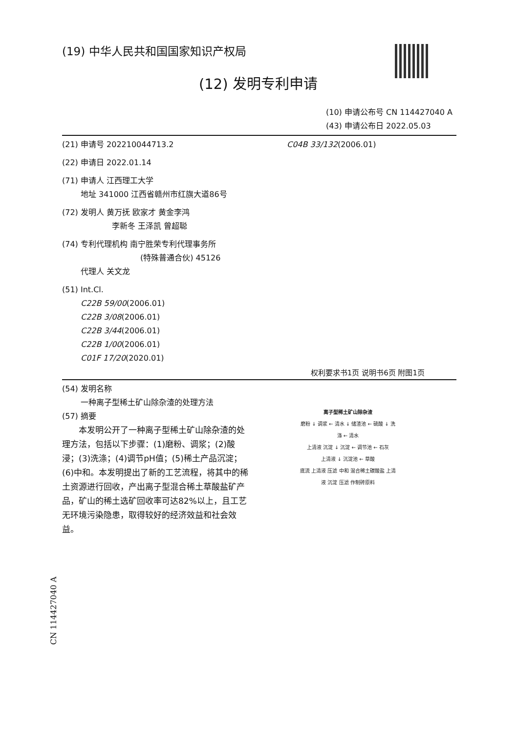(19) 中华人民共和国国家知识产权局
(12) 发明专利申请
(10) 申请公布号 CN 114427040 A
(43) 申请公布日 2022.05.03
(21) 申请号 202210044713.2
(22) 申请日 2022.01.14
(71) 申请人 江西理工大学
地址 341000 江西省赣州市红旗大道86号
(72) 发明人 黄万抚 欧家才 黄金李鸿
李新冬 王泽凯 曾超聪
(74) 专利代理机构 南宁胜荣专利代理事务所
(特殊普通合伙) 45126
代理人 关文龙
(51) Int.Cl.
C22B 59/00(2006.01)
C22B 3/08(2006.01)
C22B 3/44(2006.01)
C22B 1/00(2006.01)
C01F 17/20(2020.01)
C04B 33/132(2006.01)
权利要求书1页 说明书6页 附图1页
(54) 发明名称
一种离子型稀土矿山除杂渣的处理方法
(57) 摘要
　　本发明公开了一种离子型稀土矿山除杂渣的处理方法，包括以下步骤：(1)磨粉、调浆；(2)酸浸；(3)洗涤；(4)调节pH值；(5)稀土产品沉淀；(6)中和。本发明提出了新的工艺流程，将其中的稀土资源进行回收，产出离子型混合稀土草酸盐矿产品，矿山的稀土选矿回收率可达82%以上，且工艺无环境污染隐患，取得较好的经济效益和社会效益。
离子型稀土矿山除杂渣
磨粉 ↓ 调浆 ← 清水 ↓ 储渣池 ← 硫酸 ↓ 洗涤 ← 清水
上清液 沉淀 ↓ 沉淀 ← 调节池 ← 石灰
上清液 ↓ 沉淀池 ← 草酸
底流 上清液 压滤 中和 混合稀土碳酸盐 上清液 沉淀 压滤 作制砖原料
CN 114427040 A